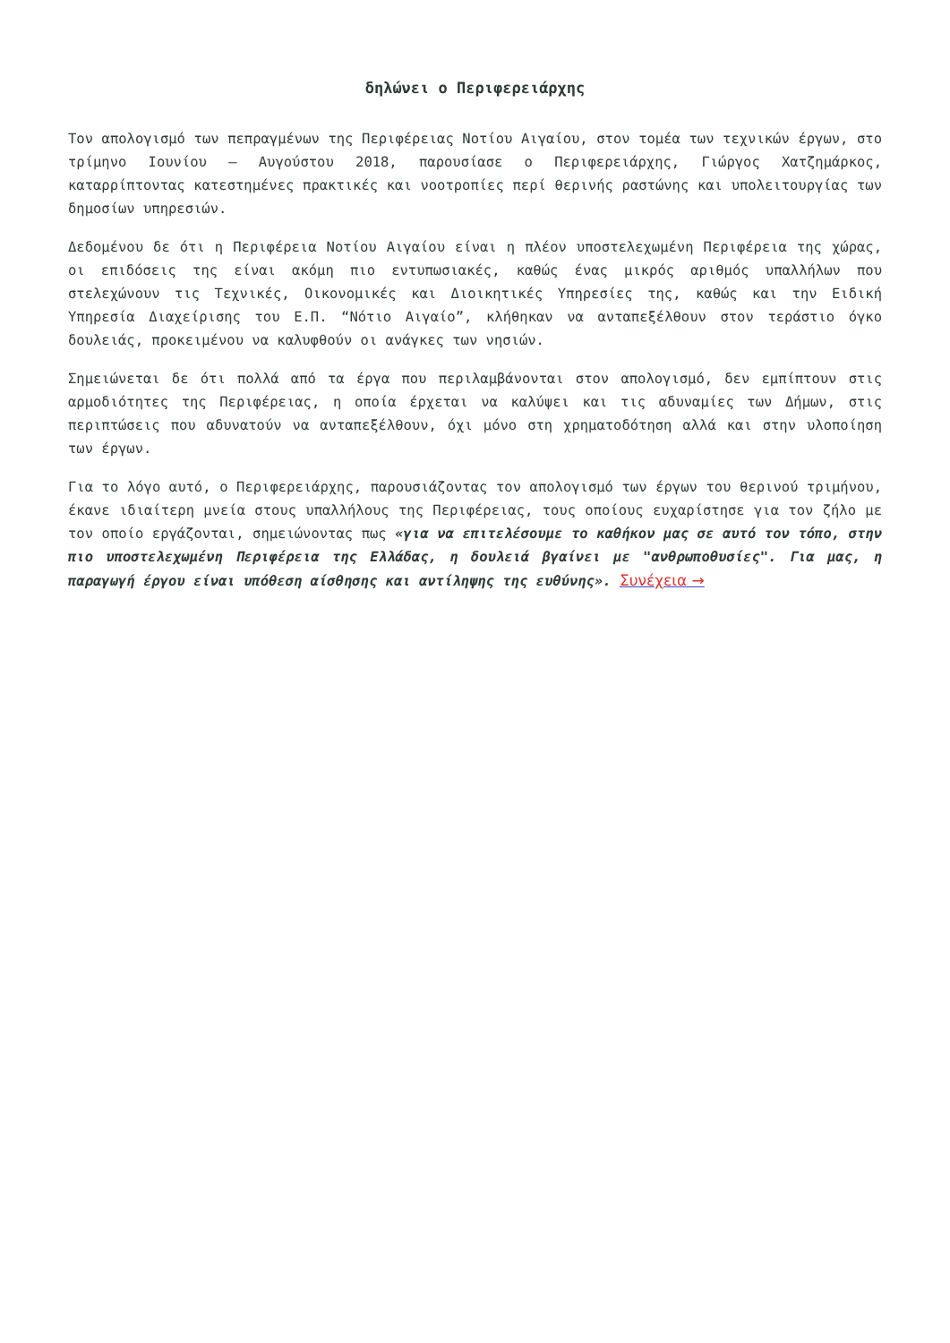δηλώνει ο Περιφερειάρχης
Τον απολογισμό των πεπραγμένων της Περιφέρειας Νοτίου Αιγαίου, στον τομέα των τεχνικών έργων, στο τρίμηνο Ιουνίου – Αυγούστου 2018, παρουσίασε ο Περιφερειάρχης, Γιώργος Χατζημάρκος, καταρρίπτοντας κατεστημένες πρακτικές και νοοτροπίες περί θερινής ραστώνης και υπολειτουργίας των δημοσίων υπηρεσιών.
Δεδομένου δε ότι η Περιφέρεια Νοτίου Αιγαίου είναι η πλέον υποστελεχωμένη Περιφέρεια της χώρας, οι επιδόσεις της είναι ακόμη πιο εντυπωσιακές, καθώς ένας μικρός αριθμός υπαλλήλων που στελεχώνουν τις Τεχνικές, Οικονομικές και Διοικητικές Υπηρεσίες της, καθώς και την Ειδική Υπηρεσία Διαχείρισης του Ε.Π. “Νότιο Αιγαίο”, κλήθηκαν να ανταπεξέλθουν στον τεράστιο όγκο δουλειάς, προκειμένου να καλυφθούν οι ανάγκες των νησιών.
Σημειώνεται δε ότι πολλά από τα έργα που περιλαμβάνονται στον απολογισμό, δεν εμπίπτουν στις αρμοδιότητες της Περιφέρειας, η οποία έρχεται να καλύψει και τις αδυναμίες των Δήμων, στις περιπτώσεις που αδυνατούν να ανταπεξέλθουν, όχι μόνο στη χρηματοδότηση αλλά και στην υλοποίηση των έργων.
Για το λόγο αυτό, ο Περιφερειάρχης, παρουσιάζοντας τον απολογισμό των έργων του θερινού τριμήνου, έκανε ιδιαίτερη μνεία στους υπαλλήλους της Περιφέρειας, τους οποίους ευχαρίστησε για τον ζήλο με τον οποίο εργάζονται, σημειώνοντας πως «για να επιτελέσουμε το καθήκον μας σε αυτό τον τόπο, στην πιο υποστελεχωμένη Περιφέρεια της Ελλάδας, η δουλειά βγαίνει με "ανθρωποθυσίες". Για μας, η παραγωγή έργου είναι υπόθεση αίσθησης και αντίληψης της ευθύνης». Συνέχεια →